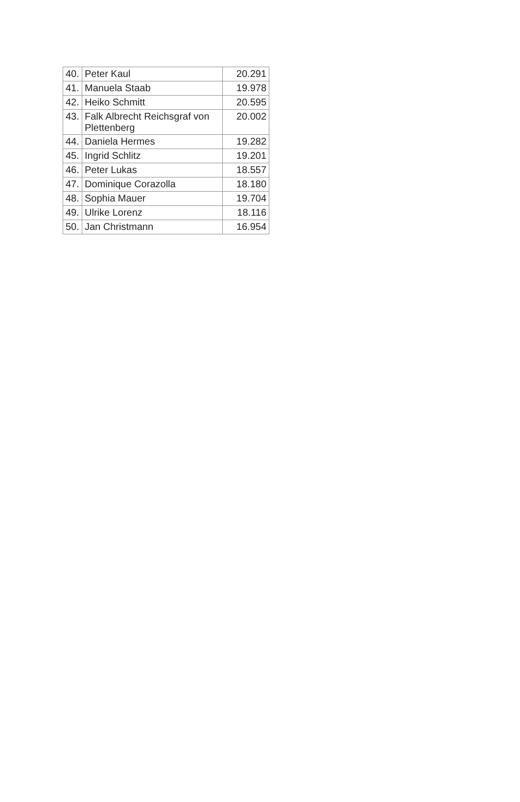| 40. | Peter Kaul | 20.291 |
| 41. | Manuela Staab | 19.978 |
| 42. | Heiko Schmitt | 20.595 |
| 43. | Falk Albrecht Reichsgraf von Plettenberg | 20.002 |
| 44. | Daniela Hermes | 19.282 |
| 45. | Ingrid Schlitz | 19.201 |
| 46. | Peter Lukas | 18.557 |
| 47. | Dominique Corazolla | 18.180 |
| 48. | Sophia Mauer | 19.704 |
| 49. | Ulrike Lorenz | 18.116 |
| 50. | Jan Christmann | 16.954 |